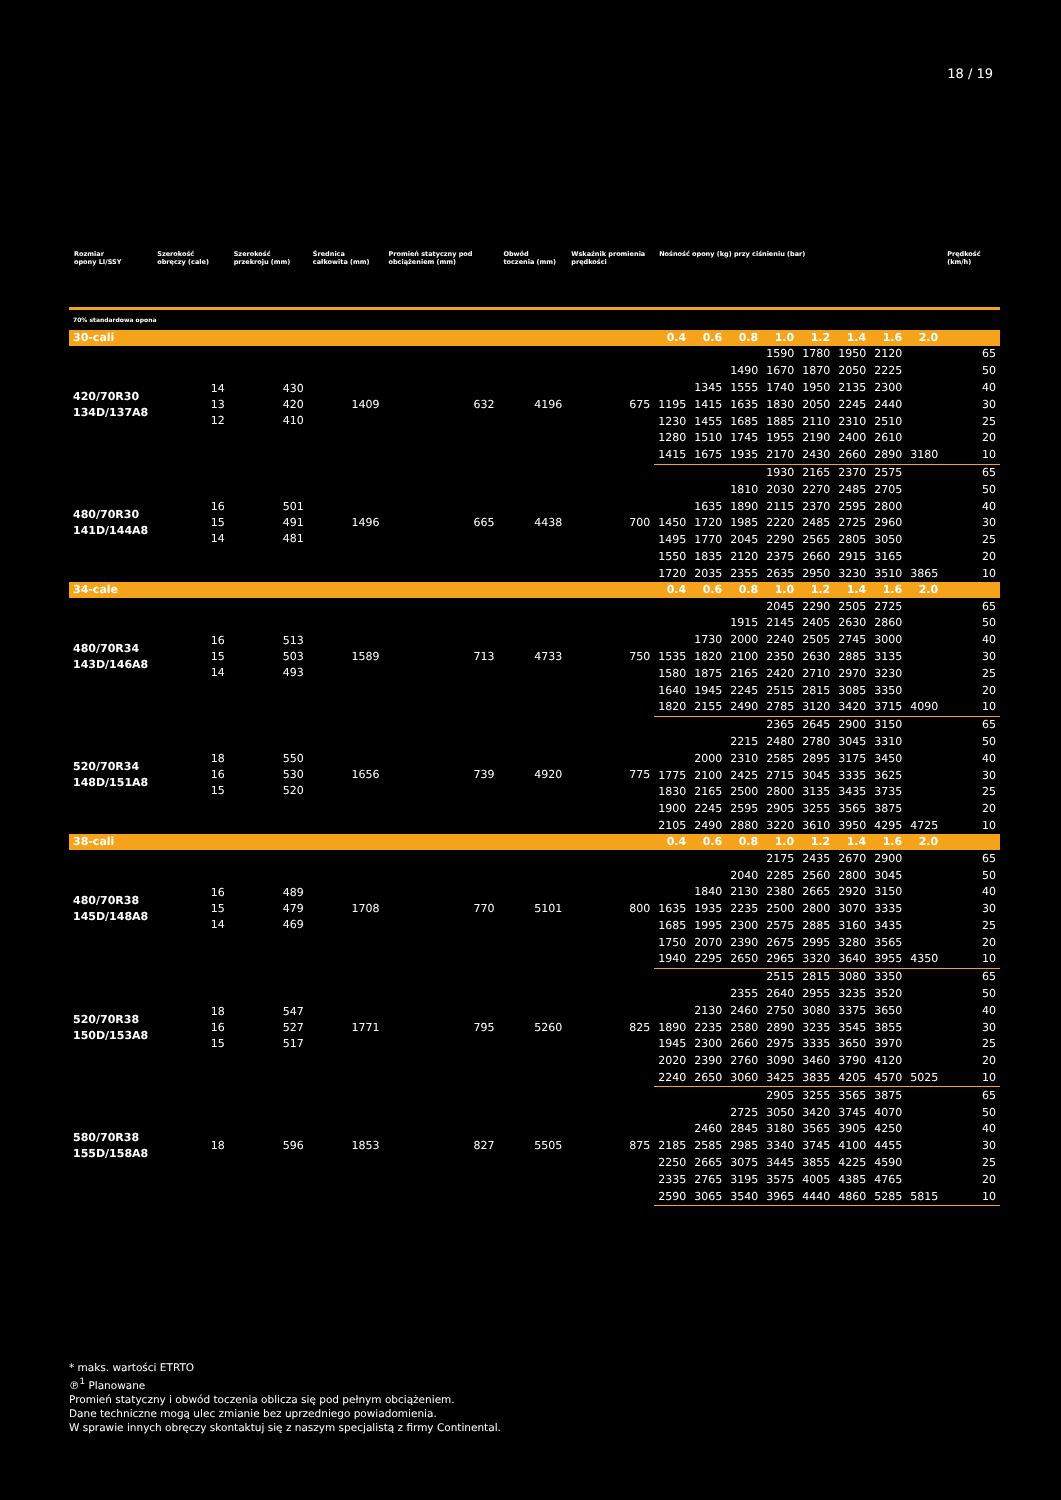18 / 19
| Rozmiar opony LI/SSY | Szerokość obręczy (cale) | Szerokość przekroju (mm) | Średnica całkowita (mm) | Promień statyczny pod obciążeniem (mm) | Obwód toczenia (mm) | Wskaźnik promienia prędkości | Nośność opony (kg) przy ciśnieniu (bar) | | | | | | | | Prędkość (km/h) |
| --- | --- | --- | --- | --- | --- | --- | --- | --- | --- | --- | --- | --- | --- | --- | --- |
| 70% standardowa opona | | | | | | | | | | | | | | | |
| 30-cali | | | | | | | 0.4 | 0.6 | 0.8 | 1.0 | 1.2 | 1.4 | 1.6 | 2.0 | |
| 420/70R30 134D/137A8 | 14 13 12 | 430 420 410 | 1409 | 632 | 4196 | 675 | | | | 1590 | 1780 | 1950 | 2120 | | 65 |
| | | | | | | | | | 1490 | 1670 | 1870 | 2050 | 2225 | | 50 |
| | | | | | | | | 1345 | 1555 | 1740 | 1950 | 2135 | 2300 | | 40 |
| | | | | | | | 1195 | 1415 | 1635 | 1830 | 2050 | 2245 | 2440 | | 30 |
| | | | | | | | 1230 | 1455 | 1685 | 1885 | 2110 | 2310 | 2510 | | 25 |
| | | | | | | | 1280 | 1510 | 1745 | 1955 | 2190 | 2400 | 2610 | | 20 |
| | | | | | | | 1415 | 1675 | 1935 | 2170 | 2430 | 2660 | 2890 | 3180 | 10 |
| 480/70R30 141D/144A8 | 16 15 14 | 501 491 481 | 1496 | 665 | 4438 | 700 | | | | 1930 | 2165 | 2370 | 2575 | | 65 |
| | | | | | | | | | 1810 | 2030 | 2270 | 2485 | 2705 | | 50 |
| | | | | | | | | 1635 | 1890 | 2115 | 2370 | 2595 | 2800 | | 40 |
| | | | | | | | 1450 | 1720 | 1985 | 2220 | 2485 | 2725 | 2960 | | 30 |
| | | | | | | | 1495 | 1770 | 2045 | 2290 | 2565 | 2805 | 3050 | | 25 |
| | | | | | | | 1550 | 1835 | 2120 | 2375 | 2660 | 2915 | 3165 | | 20 |
| | | | | | | | 1720 | 2035 | 2355 | 2635 | 2950 | 3230 | 3510 | 3865 | 10 |
| 34-cale | | | | | | | 0.4 | 0.6 | 0.8 | 1.0 | 1.2 | 1.4 | 1.6 | 2.0 | |
| 480/70R34 143D/146A8 | 16 15 14 | 513 503 493 | 1589 | 713 | 4733 | 750 | | | | 2045 | 2290 | 2505 | 2725 | | 65 |
| | | | | | | | | | 1915 | 2145 | 2405 | 2630 | 2860 | | 50 |
| | | | | | | | | 1730 | 2000 | 2240 | 2505 | 2745 | 3000 | | 40 |
| | | | | | | | 1535 | 1820 | 2100 | 2350 | 2630 | 2885 | 3135 | | 30 |
| | | | | | | | 1580 | 1875 | 2165 | 2420 | 2710 | 2970 | 3230 | | 25 |
| | | | | | | | 1640 | 1945 | 2245 | 2515 | 2815 | 3085 | 3350 | | 20 |
| | | | | | | | 1820 | 2155 | 2490 | 2785 | 3120 | 3420 | 3715 | 4090 | 10 |
| 520/70R34 148D/151A8 | 18 16 15 | 550 530 520 | 1656 | 739 | 4920 | 775 | | | | 2365 | 2645 | 2900 | 3150 | | 65 |
| | | | | | | | | | 2215 | 2480 | 2780 | 3045 | 3310 | | 50 |
| | | | | | | | | 2000 | 2310 | 2585 | 2895 | 3175 | 3450 | | 40 |
| | | | | | | | 1775 | 2100 | 2425 | 2715 | 3045 | 3335 | 3625 | | 30 |
| | | | | | | | 1830 | 2165 | 2500 | 2800 | 3135 | 3435 | 3735 | | 25 |
| | | | | | | | 1900 | 2245 | 2595 | 2905 | 3255 | 3565 | 3875 | | 20 |
| | | | | | | | 2105 | 2490 | 2880 | 3220 | 3610 | 3950 | 4295 | 4725 | 10 |
| 38-cali | | | | | | | 0.4 | 0.6 | 0.8 | 1.0 | 1.2 | 1.4 | 1.6 | 2.0 | |
| 480/70R38 145D/148A8 | 16 15 14 | 489 479 469 | 1708 | 770 | 5101 | 800 | | | | 2175 | 2435 | 2670 | 2900 | | 65 |
| | | | | | | | | | 2040 | 2285 | 2560 | 2800 | 3045 | | 50 |
| | | | | | | | | 1840 | 2130 | 2380 | 2665 | 2920 | 3150 | | 40 |
| | | | | | | | 1635 | 1935 | 2235 | 2500 | 2800 | 3070 | 3335 | | 30 |
| | | | | | | | 1685 | 1995 | 2300 | 2575 | 2885 | 3160 | 3435 | | 25 |
| | | | | | | | 1750 | 2070 | 2390 | 2675 | 2995 | 3280 | 3565 | | 20 |
| | | | | | | | 1940 | 2295 | 2650 | 2965 | 3320 | 3640 | 3955 | 4350 | 10 |
| 520/70R38 150D/153A8 | 18 16 15 | 547 527 517 | 1771 | 795 | 5260 | 825 | | | | 2515 | 2815 | 3080 | 3350 | | 65 |
| | | | | | | | | | 2355 | 2640 | 2955 | 3235 | 3520 | | 50 |
| | | | | | | | | 2130 | 2460 | 2750 | 3080 | 3375 | 3650 | | 40 |
| | | | | | | | 1890 | 2235 | 2580 | 2890 | 3235 | 3545 | 3855 | | 30 |
| | | | | | | | 1945 | 2300 | 2660 | 2975 | 3335 | 3650 | 3970 | | 25 |
| | | | | | | | 2020 | 2390 | 2760 | 3090 | 3460 | 3790 | 4120 | | 20 |
| | | | | | | | 2240 | 2650 | 3060 | 3425 | 3835 | 4205 | 4570 | 5025 | 10 |
| 580/70R38 155D/158A8 | 18 | 596 | 1853 | 827 | 5505 | 875 | | | | 2905 | 3255 | 3565 | 3875 | | 65 |
| | | | | | | | | | 2725 | 3050 | 3420 | 3745 | 4070 | | 50 |
| | | | | | | | | 2460 | 2845 | 3180 | 3565 | 3905 | 4250 | | 40 |
| | | | | | | | 2185 | 2585 | 2985 | 3340 | 3745 | 4100 | 4455 | | 30 |
| | | | | | | | 2250 | 2665 | 3075 | 3445 | 3855 | 4225 | 4590 | | 25 |
| | | | | | | | 2335 | 2765 | 3195 | 3575 | 4005 | 4385 | 4765 | | 20 |
| | | | | | | | 2590 | 3065 | 3540 | 3965 | 4440 | 4860 | 5285 | 5815 | 10 |
* maks. wartości ETRTO
℗<sup>1</sup> Planowane
Promień statyczny i obwód toczenia oblicza się pod pełnym obciążeniem.
Dane techniczne mogą ulec zmianie bez uprzedniego powiadomienia.
W sprawie innych obręczy skontaktuj się z naszym specjalistą z firmy Continental.